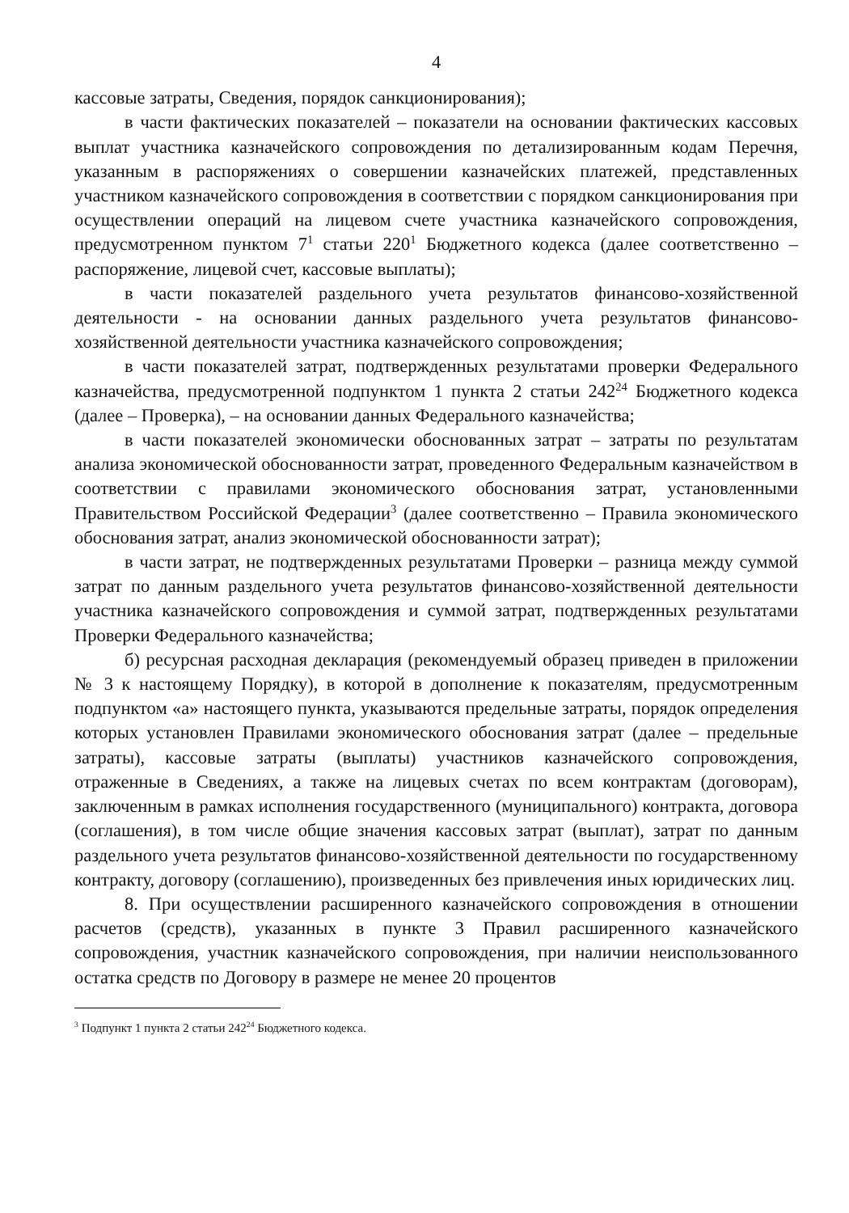4
кассовые затраты, Сведения, порядок санкционирования);
в части фактических показателей – показатели на основании фактических кассовых выплат участника казначейского сопровождения по детализированным кодам Перечня, указанным в распоряжениях о совершении казначейских платежей, представленных участником казначейского сопровождения в соответствии с порядком санкционирования при осуществлении операций на лицевом счете участника казначейского сопровождения, предусмотренном пунктом 7<sup>1</sup> статьи 220<sup>1</sup> Бюджетного кодекса (далее соответственно – распоряжение, лицевой счет, кассовые выплаты);
в части показателей раздельного учета результатов финансово-хозяйственной деятельности - на основании данных раздельного учета результатов финансово-хозяйственной деятельности участника казначейского сопровождения;
в части показателей затрат, подтвержденных результатами проверки Федерального казначейства, предусмотренной подпунктом 1 пункта 2 статьи 242<sup>24</sup> Бюджетного кодекса (далее – Проверка), – на основании данных Федерального казначейства;
в части показателей экономически обоснованных затрат – затраты по результатам анализа экономической обоснованности затрат, проведенного Федеральным казначейством в соответствии с правилами экономического обоснования затрат, установленными Правительством Российской Федерации<sup>3</sup> (далее соответственно – Правила экономического обоснования затрат, анализ экономической обоснованности затрат);
в части затрат, не подтвержденных результатами Проверки – разница между суммой затрат по данным раздельного учета результатов финансово-хозяйственной деятельности участника казначейского сопровождения и суммой затрат, подтвержденных результатами Проверки Федерального казначейства;
б) ресурсная расходная декларация (рекомендуемый образец приведен в приложении № 3 к настоящему Порядку), в которой в дополнение к показателям, предусмотренным подпунктом «а» настоящего пункта, указываются предельные затраты, порядок определения которых установлен Правилами экономического обоснования затрат (далее – предельные затраты), кассовые затраты (выплаты) участников казначейского сопровождения, отраженные в Сведениях, а также на лицевых счетах по всем контрактам (договорам), заключенным в рамках исполнения государственного (муниципального) контракта, договора (соглашения), в том числе общие значения кассовых затрат (выплат), затрат по данным раздельного учета результатов финансово-хозяйственной деятельности по государственному контракту, договору (соглашению), произведенных без привлечения иных юридических лиц.
8. При осуществлении расширенного казначейского сопровождения в отношении расчетов (средств), указанных в пункте 3 Правил расширенного казначейского сопровождения, участник казначейского сопровождения, при наличии неиспользованного остатка средств по Договору в размере не менее 20 процентов
<sup>3</sup> Подпункт 1 пункта 2 статьи 242<sup>24</sup> Бюджетного кодекса.